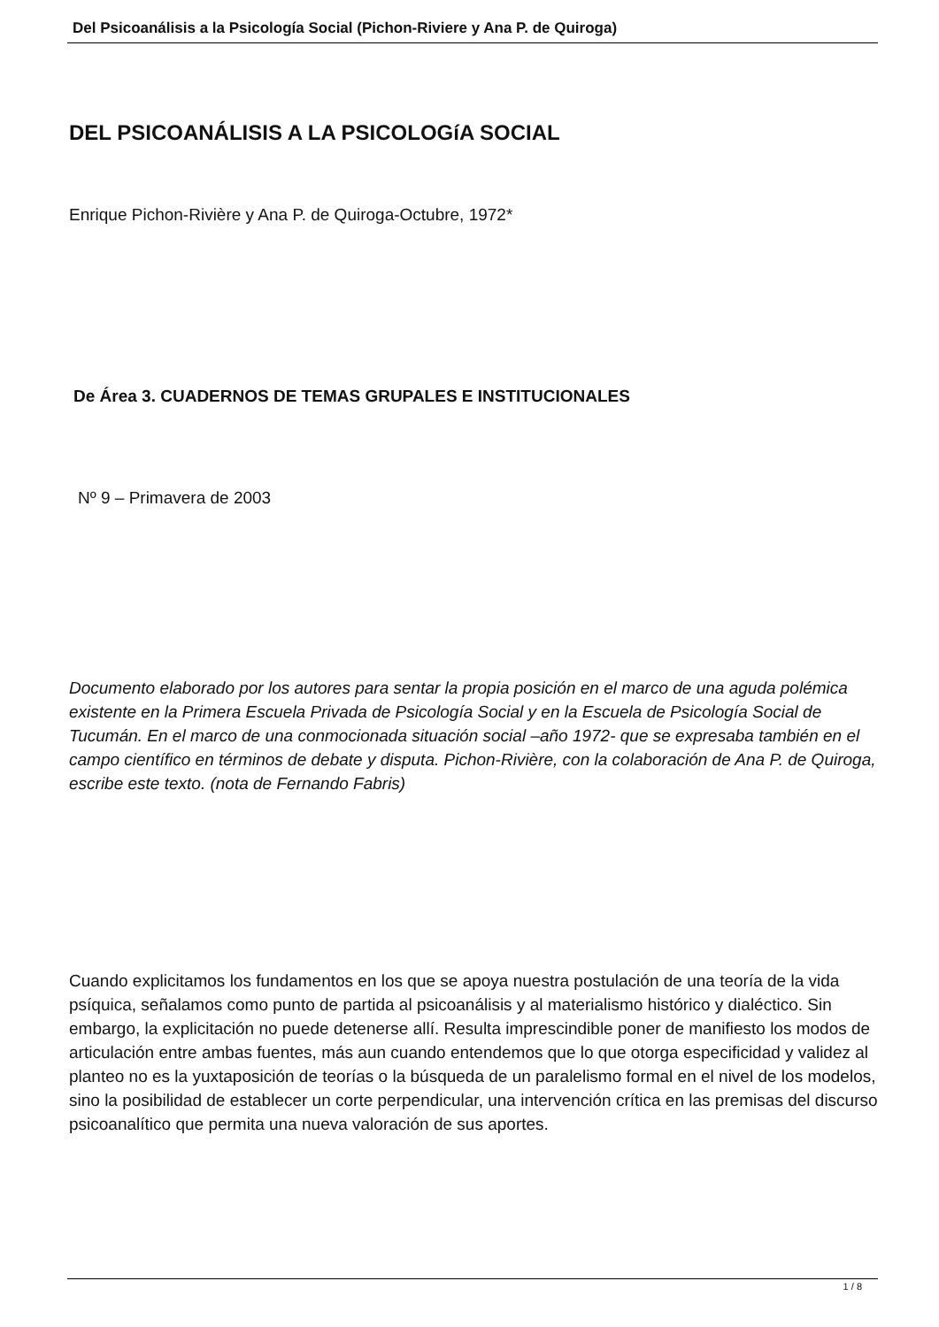Del Psicoanálisis a la Psicología Social (Pichon-Riviere y Ana P. de Quiroga)
DEL PSICOANÁLISIS A LA PSICOLOGíA SOCIAL
Enrique Pichon-Rivière y Ana P. de Quiroga-Octubre, 1972*
De Área 3. CUADERNOS DE TEMAS GRUPALES E INSTITUCIONALES
Nº 9 – Primavera de 2003
Documento elaborado por los autores para sentar la propia posición en el marco de una aguda polémica existente en la Primera Escuela Privada de Psicología Social y en la Escuela de Psicología Social de Tucumán. En el marco de una conmocionada situación social –año 1972- que se expresaba también en el campo científico en términos de debate y disputa. Pichon-Rivière, con la colaboración de Ana P. de Quiroga, escribe este texto. (nota de Fernando Fabris)
Cuando explicitamos los fundamentos en los que se apoya nuestra postulación de una teoría de la vida psíquica, señalamos como punto de partida al psicoanálisis y al materialismo histórico y dialéctico. Sin embargo, la explicitación no puede detenerse allí. Resulta imprescindible poner de manifiesto los modos de articulación entre ambas fuentes, más aun cuando entendemos que lo que otorga especificidad y validez al planteo no es la yuxtaposición de teorías o la búsqueda de un paralelismo formal en el nivel de los modelos, sino la posibilidad de establecer un corte perpendicular, una intervención crítica en las premisas del discurso psicoanalítico que permita una nueva valoración de sus aportes.
1 / 8